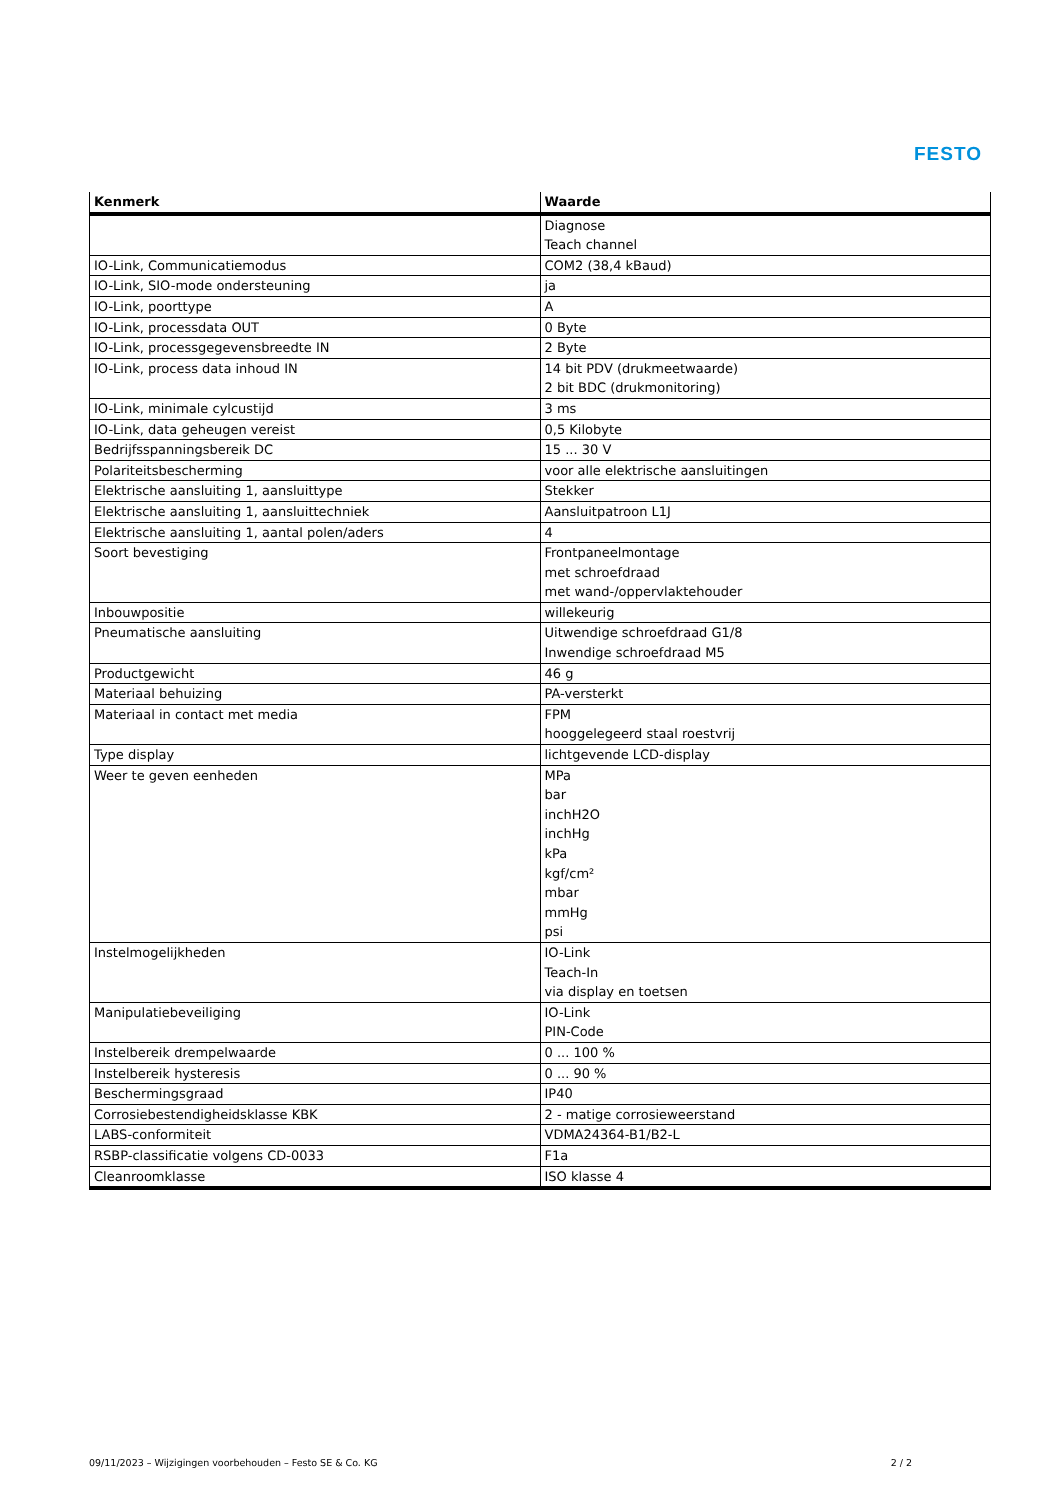FESTO
| Kenmerk | Waarde |
| --- | --- |
| | Diagnose Teach channel |
| IO-Link, Communicatiemodus | COM2 (38,4 kBaud) |
| IO-Link, SIO-mode ondersteuning | ja |
| IO-Link, poorttype | A |
| IO-Link, processdata OUT | 0 Byte |
| IO-Link, processgegevensbreedte IN | 2 Byte |
| IO-Link, process data inhoud IN | 14 bit PDV (drukmeetwaarde) 2 bit BDC (drukmonitoring) |
| IO-Link, minimale cylcustijd | 3 ms |
| IO-Link, data geheugen vereist | 0,5 Kilobyte |
| Bedrijfsspanningsbereik DC | 15 ... 30 V |
| Polariteitsbescherming | voor alle elektrische aansluitingen |
| Elektrische aansluiting 1, aansluittype | Stekker |
| Elektrische aansluiting 1, aansluittechniek | Aansluitpatroon L1J |
| Elektrische aansluiting 1, aantal polen/aders | 4 |
| Soort bevestiging | Frontpaneelmontage met schroefdraad met wand-/oppervlaktehouder |
| Inbouwpositie | willekeurig |
| Pneumatische aansluiting | Uitwendige schroefdraad G1/8 Inwendige schroefdraad M5 |
| Productgewicht | 46 g |
| Materiaal behuizing | PA-versterkt |
| Materiaal in contact met media | FPM hooggelegeerd staal roestvrij |
| Type display | lichtgevende LCD-display |
| Weer te geven eenheden | MPa bar inchH2O inchHg kPa kgf/cm² mbar mmHg psi |
| Instelmogelijkheden | IO-Link Teach-In via display en toetsen |
| Manipulatiebeveiliging | IO-Link PIN-Code |
| Instelbereik drempelwaarde | 0 ... 100 % |
| Instelbereik hysteresis | 0 ... 90 % |
| Beschermingsgraad | IP40 |
| Corrosiebestendigheidsklasse KBK | 2 - matige corrosieweerstand |
| LABS-conformiteit | VDMA24364-B1/B2-L |
| RSBP-classificatie volgens CD-0033 | F1a |
| Cleanroomklasse | ISO klasse 4 |
09/11/2023 – Wijzigingen voorbehouden – Festo SE & Co. KG 2 / 2